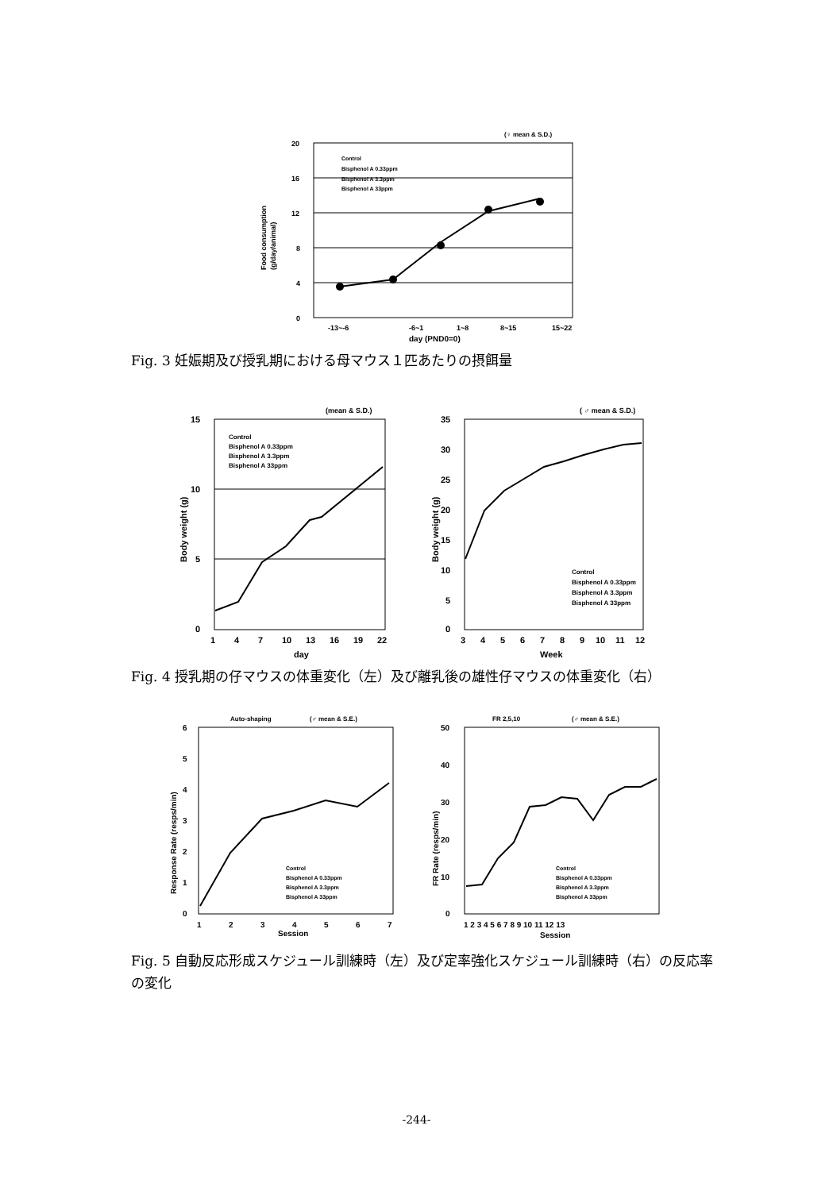(♀ mean & S.D.)
20
16
12
8
4
0
-13~-6
-6~1
1~8
8~15
15~22
day (PND0=0)
Food consumption
(g/day/animal)
Control
Bisphenol A 0.33ppm
Bisphenol A 3.3ppm
Bisphenol A 33ppm
Fig. 3 妊娠期及び授乳期における母マウス１匹あたりの摂餌量
(mean & S.D.)
15
10
5
0
1
4
7
10
13
16
19
22
day
Body weight (g)
Control
Bisphenol A 0.33ppm
Bisphenol A 3.3ppm
Bisphenol A 33ppm
( ♂ mean & S.D.)
35
30
25
20
15
10
5
0
3
4
5
6
7
8
9
10
11
12
Week
Body weight (g)
Control
Bisphenol A 0.33ppm
Bisphenol A 3.3ppm
Bisphenol A 33ppm
Fig. 4 授乳期の仔マウスの体重変化（左）及び離乳後の雄性仔マウスの体重変化（右）
Auto-shaping
(♂ mean & S.E.)
6
5
4
3
2
1
0
1
2
3
4
5
6
7
Session
Response Rate (resps/min)
Control
Bisphenol A 0.33ppm
Bisphenol A 3.3ppm
Bisphenol A 33ppm
FR 2,5,10
(♂ mean & S.E.)
50
40
30
20
10
0
1 2 3 4 5 6 7 8 9 10 11 12 13
Session
FR Rate (resps/min)
Control
Bisphenol A 0.33ppm
Bisphenol A 3.3ppm
Bisphenol A 33ppm
Fig. 5 自動反応形成スケジュール訓練時（左）及び定率強化スケジュール訓練時（右）の反応率の変化
-244-